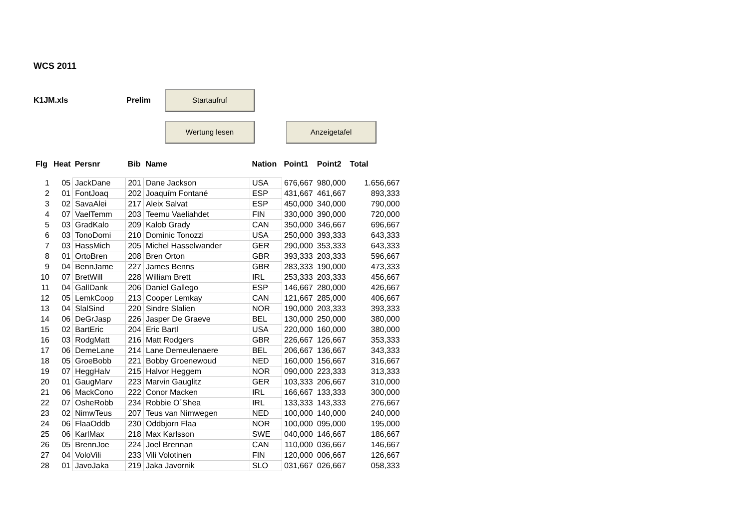WCS 2011
K1JM.xls Prelim
Startaufruf
Wertung lesen Anzeigetafel
| Flg | Heat | Persnr | Bib | Name | Nation | Point1 | Point2 | Total |
| --- | --- | --- | --- | --- | --- | --- | --- | --- |
| 1 | 05 | JackDane | 201 | Dane Jackson | USA | 676,667 | 980,000 | 1.656,667 |
| 2 | 01 | FontJoaq | 202 | Joaquím Fontané | ESP | 431,667 | 461,667 | 893,333 |
| 3 | 02 | SavaAlei | 217 | Aleix Salvat | ESP | 450,000 | 340,000 | 790,000 |
| 4 | 07 | VaelTemm | 203 | Teemu Vaeliahdet | FIN | 330,000 | 390,000 | 720,000 |
| 5 | 03 | GradKalo | 209 | Kalob Grady | CAN | 350,000 | 346,667 | 696,667 |
| 6 | 03 | TonoDomi | 210 | Dominic Tonozzi | USA | 250,000 | 393,333 | 643,333 |
| 7 | 03 | HassMich | 205 | Michel Hasselwander | GER | 290,000 | 353,333 | 643,333 |
| 8 | 01 | OrtoBren | 208 | Bren Orton | GBR | 393,333 | 203,333 | 596,667 |
| 9 | 04 | BennJame | 227 | James Benns | GBR | 283,333 | 190,000 | 473,333 |
| 10 | 07 | BretWill | 228 | William Brett | IRL | 253,333 | 203,333 | 456,667 |
| 11 | 04 | GallDank | 206 | Daniel Gallego | ESP | 146,667 | 280,000 | 426,667 |
| 12 | 05 | LemkCoop | 213 | Cooper Lemkay | CAN | 121,667 | 285,000 | 406,667 |
| 13 | 04 | SlalSind | 220 | Sindre Slalien | NOR | 190,000 | 203,333 | 393,333 |
| 14 | 06 | DeGrJasp | 226 | Jasper De Graeve | BEL | 130,000 | 250,000 | 380,000 |
| 15 | 02 | BartEric | 204 | Eric Bartl | USA | 220,000 | 160,000 | 380,000 |
| 16 | 03 | RodgMatt | 216 | Matt Rodgers | GBR | 226,667 | 126,667 | 353,333 |
| 17 | 06 | DemeLane | 214 | Lane Demeulenaere | BEL | 206,667 | 136,667 | 343,333 |
| 18 | 05 | GroeBobb | 221 | Bobby Groenewoud | NED | 160,000 | 156,667 | 316,667 |
| 19 | 07 | HeggHalv | 215 | Halvor Heggem | NOR | 090,000 | 223,333 | 313,333 |
| 20 | 01 | GaugMarv | 223 | Marvin Gauglitz | GER | 103,333 | 206,667 | 310,000 |
| 21 | 06 | MackCono | 222 | Conor Macken | IRL | 166,667 | 133,333 | 300,000 |
| 22 | 07 | OsheRobb | 234 | Robbie O´Shea | IRL | 133,333 | 143,333 | 276,667 |
| 23 | 02 | NimwTeus | 207 | Teus van Nimwegen | NED | 100,000 | 140,000 | 240,000 |
| 24 | 06 | FlaaOddb | 230 | Oddbjorn Flaa | NOR | 100,000 | 095,000 | 195,000 |
| 25 | 06 | KarlMax | 218 | Max Karlsson | SWE | 040,000 | 146,667 | 186,667 |
| 26 | 05 | BrennJoe | 224 | Joel Brennan | CAN | 110,000 | 036,667 | 146,667 |
| 27 | 04 | VoloVili | 233 | Vili Volotinen | FIN | 120,000 | 006,667 | 126,667 |
| 28 | 01 | JavoJaka | 219 | Jaka Javornik | SLO | 031,667 | 026,667 | 058,333 |